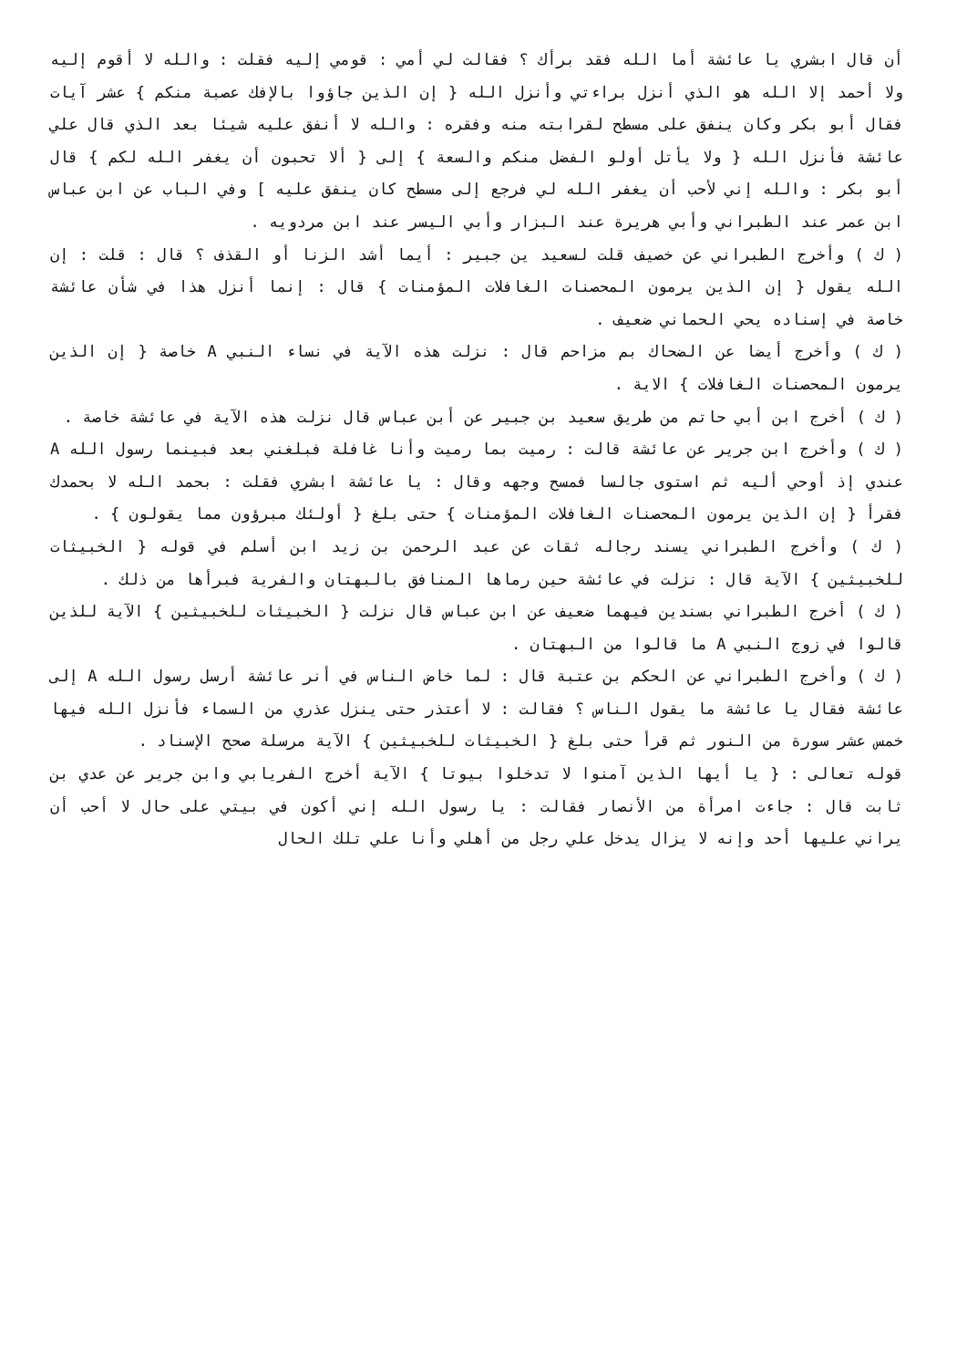أن قال ابشري يا عائشة أما الله فقد برأك ؟ فقالت لي أمي : قومي إليه فقلت : والله لا أقوم إليه ولا أحمد إلا الله هو الذي أنزل براءتي وأنزل الله { إن الذين جاؤوا بالإفك عصبة منكم } عشر آيات فقال أبو بكر وكان ينفق على مسطح لقرابته منه وفقره : والله لا أنفق عليه شيئا بعد الذي قال علي عائشة فأنزل الله { ولا يأتل أولو الفضل منكم والسعة } إلى { ألا تحبون أن يغفر الله لكم } قال أبو بكر : والله إني لأحب أن يغفر الله لي فرجع إلى مسطح كان ينفق عليه ] وفي الباب عن ابن عباس ابن عمر عند الطبراني وأبي هريرة عند البزار وأبي اليسر عند ابن مردويه .
( ك ) وأخرج الطبراني عن خصيف قلت لسعيد ين جبير : أيما أشد الزنا أو القذف ؟ قال : قلت : إن الله يقول { إن الذين يرمون المحصنات الغافلات المؤمنات } قال : إنما أنزل هذا في شأن عائشة خاصة في إسناده يحي الحماني ضعيف .
( ك ) وأخرج أيضا عن الضحاك بم مزاحم قال : نزلت هذه الآية في نساء النبي A خاصة { إن الذين يرمون المحصنات الغافلات } الاية .
( ك ) أخرج ابن أبي حاتم من طريق سعيد بن جبير عن أبن عباس قال نزلت هذه الآية في عائشة خاصة .
( ك ) وأخرج ابن جرير عن عائشة قالت : رميت بما رميت وأنا غافلة فبلغني بعد فبينما رسول الله A عندي إذ أوحي أليه ثم استوى جالسا فمسح وجهه وقال : يا عائشة ابشري فقلت : بحمد الله لا بحمدك فقرأ { إن الذين يرمون المحصنات الغافلات المؤمنات } حتى بلغ { أولئك مبرؤون مما يقولون } .
( ك ) وأخرج الطبراني يسند رجاله ثقات عن عبد الرحمن بن زيد ابن أسلم في قوله { الخبيثات للخبيثين } الآية قال : نزلت في عائشة حين رماها المنافق بالبهتان والفرية فبرأها من ذلك .
( ك ) أخرج الطبراني بسندين فيهما ضعيف عن ابن عباس قال نزلت { الخبيثات للخبيثين } الآية للذين قالوا في زوج النبي A ما قالوا من البهتان .
( ك ) وأخرج الطبراني عن الحكم بن عتبة قال : لما خاض الناس في أنر عائشة أرسل رسول الله A إلى عائشة فقال يا عائشة ما يقول الناس ؟ فقالت : لا أعتذر حتى ينزل عذري من السماء فأنزل الله فيها خمس عشر سورة من النور ثم قرأ حتى بلغ { الخبيثات للخبيثين } الآية مرسلة صحح الإسناد .
قوله تعالى : { يا أيها الذين آمنوا لا تدخلوا بيوتا } الآية أخرج الفريابي وابن جرير عن عدي بن ثابت قال : جاءت امرأة من الأنصار فقالت : يا رسول الله إني أكون في بيتي على حال لا أحب أن يراني عليها أحد وإنه لا يزال يدخل علي رجل من أهلي وأنا علي تلك الحال